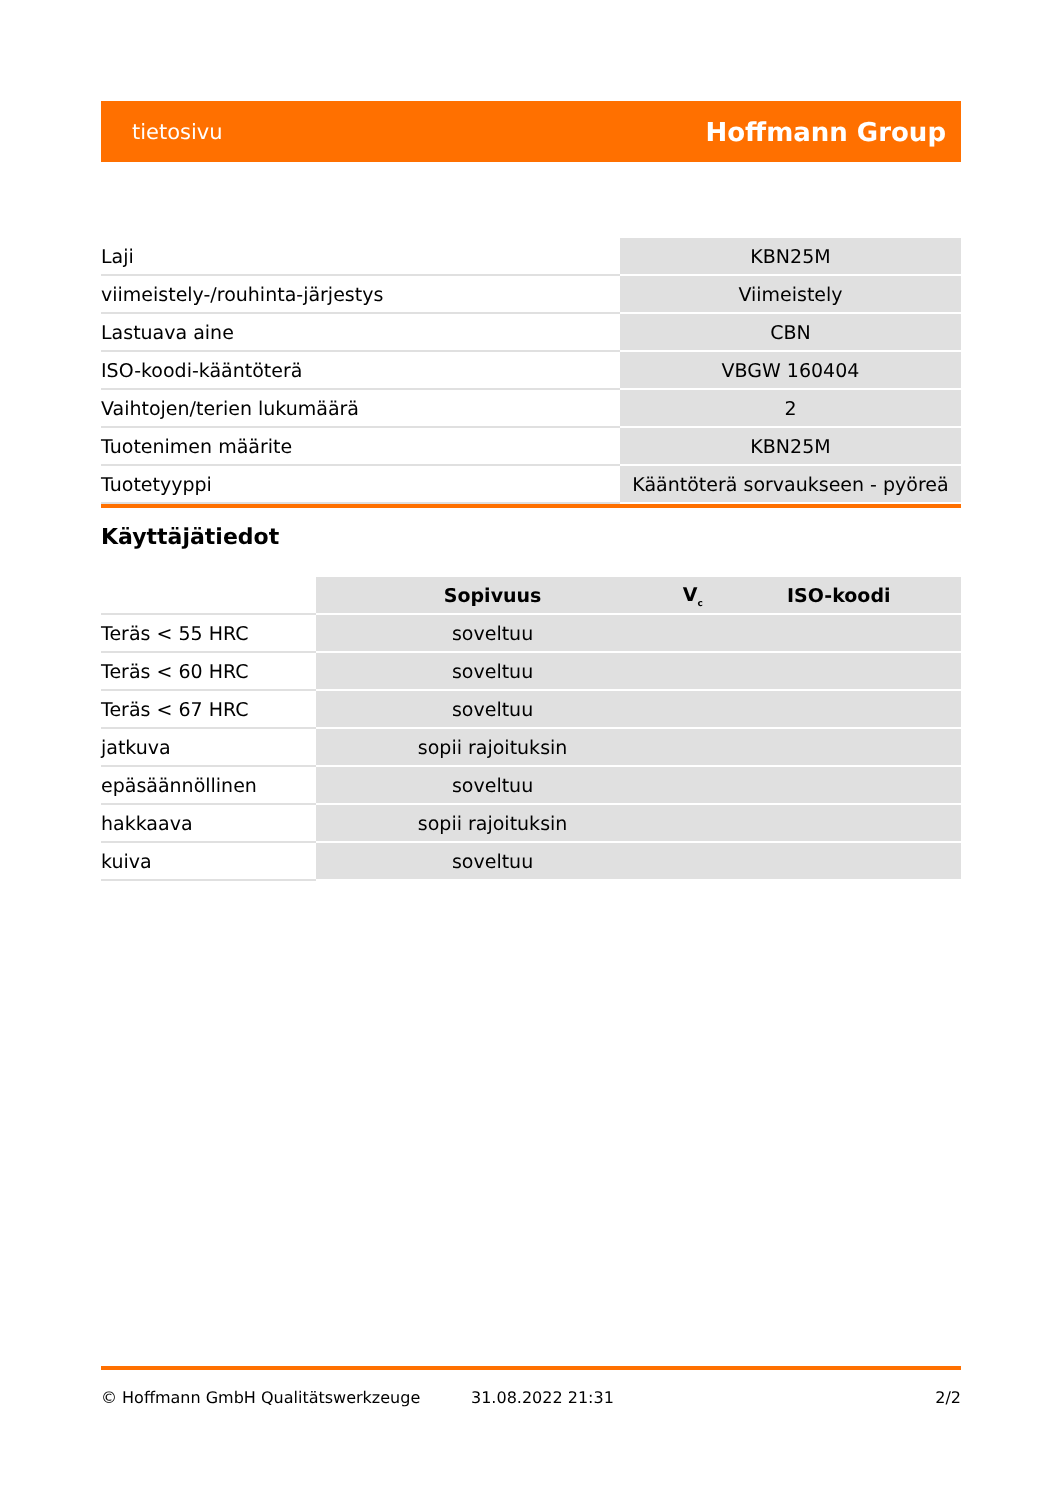tietosivu Hoffmann Group
| Laji | KBN25M |
| viimeistely-/rouhinta-järjestys | Viimeistely |
| Lastuava aine | CBN |
| ISO-koodi-kääntöterä | VBGW 160404 |
| Vaihtojen/terien lukumäärä | 2 |
| Tuotenimen määrite | KBN25M |
| Tuotetyyppi | Kääntöterä sorvaukseen - pyöreä |
Käyttäjätiedot
| | Sopivuus | V<sub>c</sub> | ISO-koodi |
| Teräs < 55 HRC | soveltuu | | |
| Teräs < 60 HRC | soveltuu | | |
| Teräs < 67 HRC | soveltuu | | |
| jatkuva | sopii rajoituksin | | |
| epäsäännöllinen | soveltuu | | |
| hakkaava | sopii rajoituksin | | |
| kuiva | soveltuu | | |
© Hoffmann GmbH Qualitätswerkzeuge 31.08.2022 21:31 2/2